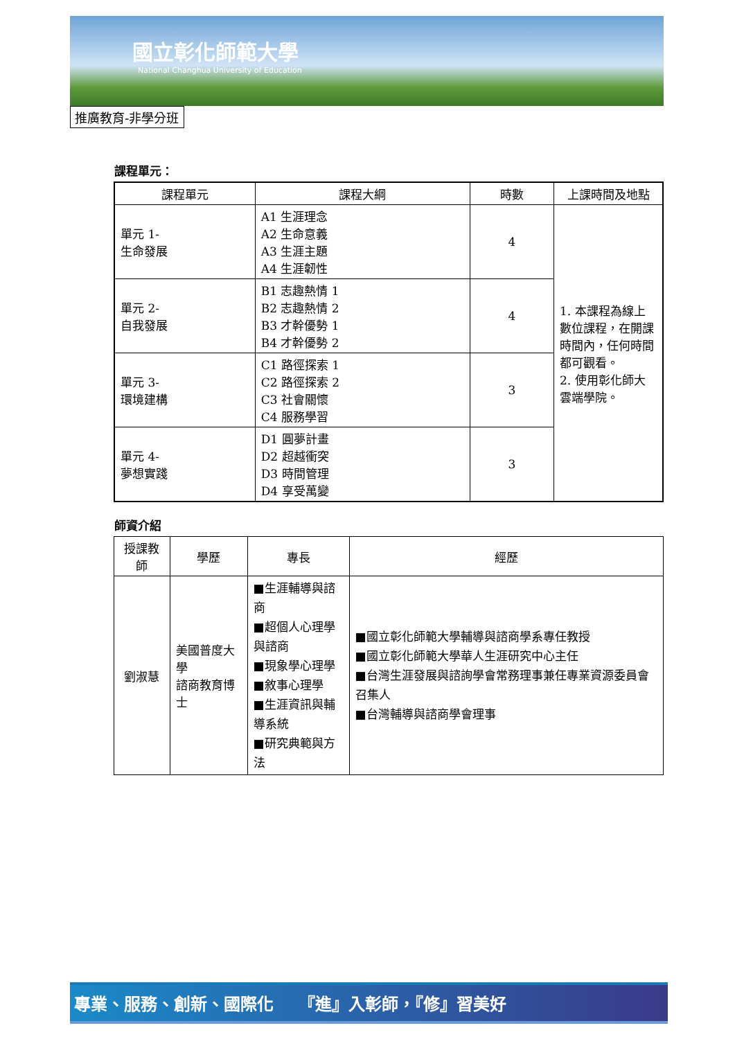國立彰化師範大學
National Changhua University of Education
推廣教育-非學分班
課程單元：
| 課程單元 | 課程大綱 | 時數 | 上課時間及地點 |
| --- | --- | --- | --- |
| 單元 1- 生命發展 | A1 生涯理念 A2 生命意義 A3 生涯主題 A4 生涯韌性 | 4 | 1. 本課程為線上數位課程，在開課時間內，任何時間都可觀看。 2. 使用彰化師大雲端學院。 |
| 單元 2- 自我發展 | B1 志趣熱情 1 B2 志趣熱情 2 B3 才幹優勢 1 B4 才幹優勢 2 | 4 | |
| 單元 3- 環境建構 | C1 路徑探索 1 C2 路徑探索 2 C3 社會關懷 C4 服務學習 | 3 | |
| 單元 4- 夢想實踐 | D1 圓夢計畫 D2 超越衝突 D3 時間管理 D4 享受萬變 | 3 | |
師資介紹
| 授課教師 | 學歷 | 專長 | 經歷 |
| --- | --- | --- | --- |
| 劉淑慧 | 美國普度大學 諮商教育博士 | ■生涯輔導與諮商 ■超個人心理學與諮商 ■現象學心理學 ■敘事心理學 ■生涯資訊與輔導系統 ■研究典範與方法 | ■國立彰化師範大學輔導與諮商學系專任教授 ■國立彰化師範大學華人生涯研究中心主任 ■台灣生涯發展與諮詢學會常務理事兼任專業資源委員會召集人 ■台灣輔導與諮商學會理事 |
專業、服務、創新、國際化　　『進』入彰師，『修』習美好